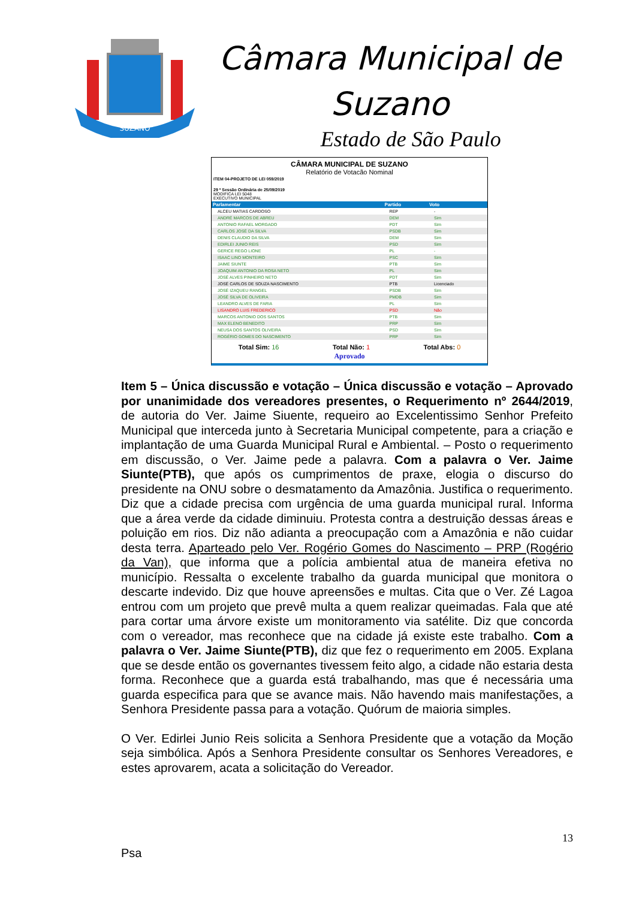SUZANO
Câmara Municipal de
Suzano
Estado de São Paulo
CÂMARA MUNICIPAL DE SUZANO
Relatório de Votacão Nominal
ITEM 04-PROJETO DE LEI 059/2019
29 ª Sessão Ordinária de 25/09/2019
MODIFICA LEI 5048
EXECUTIVO MUNICIPAL
| Parlamentar | Partido | Voto |
| --- | --- | --- |
| ALCEU MATIAS CARDOSO | REP | - |
| ANDRÉ MARCOS DE ABREU | DEM | Sim |
| ANTONIO RAFAEL MORGADO | PDT | Sim |
| CARLOS JOSÉ DA SILVA | PSDB | Sim |
| DENIS CLAUDIO DA SILVA | DEM | Sim |
| EDIRLEI JUNIO REIS | PSD | Sim |
| GERICE REGO LIONE | PL | - |
| ISAAC LINO MONTEIRO | PSC | Sim |
| JAIME SIUNTE | PTB | Sim |
| JOAQUIM ANTONIO DA ROSA NETO | PL | Sim |
| JOSÉ ALVES PINHEIRO NETO | PDT | Sim |
| JOSÉ CARLOS DE SOUZA NASCIMENTO | PTB | Licenciado |
| JOSÉ IZAQUEU RANGEL | PSDB | Sim |
| JOSÉ SILVA DE OLIVEIRA | PMDB | Sim |
| LEANDRO ALVES DE FARIA | PL | Sim |
| LISANDRO LUIS FREDERICO | PSD | Não |
| MARCOS ANTONIO DOS SANTOS | PTB | Sim |
| MAX ELENO BENEDITO | PRP | Sim |
| NEUSA DOS SANTOS OLIVEIRA | PSD | Sim |
| ROGÉRIO GOMES DO NASCIMENTO | PRP | Sim |
Total Sim: 16 Total Não: 1 Total Abs: 0
Aprovado
Item 5 – Única discussão e votação – Única discussão e votação – Aprovado por unanimidade dos vereadores presentes, o Requerimento nº 2644/2019, de autoria do Ver. Jaime Siuente, requeiro ao Excelentissimo Senhor Prefeito Municipal que interceda junto à Secretaria Municipal competente, para a criação e implantação de uma Guarda Municipal Rural e Ambiental. – Posto o requerimento em discussão, o Ver. Jaime pede a palavra. Com a palavra o Ver. Jaime Siunte(PTB), que após os cumprimentos de praxe, elogia o discurso do presidente na ONU sobre o desmatamento da Amazônia. Justifica o requerimento. Diz que a cidade precisa com urgência de uma guarda municipal rural. Informa que a área verde da cidade diminuiu. Protesta contra a destruição dessas áreas e poluição em rios. Diz não adianta a preocupação com a Amazônia e não cuidar desta terra. Aparteado pelo Ver. Rogério Gomes do Nascimento – PRP (Rogério da Van), que informa que a polícia ambiental atua de maneira efetiva no município. Ressalta o excelente trabalho da guarda municipal que monitora o descarte indevido. Diz que houve apreensões e multas. Cita que o Ver. Zé Lagoa entrou com um projeto que prevê multa a quem realizar queimadas. Fala que até para cortar uma árvore existe um monitoramento via satélite. Diz que concorda com o vereador, mas reconhece que na cidade já existe este trabalho. Com a palavra o Ver. Jaime Siunte(PTB), diz que fez o requerimento em 2005. Explana que se desde então os governantes tivessem feito algo, a cidade não estaria desta forma. Reconhece que a guarda está trabalhando, mas que é necessária uma guarda especifica para que se avance mais. Não havendo mais manifestações, a Senhora Presidente passa para a votação. Quórum de maioria simples.
O Ver. Edirlei Junio Reis solicita a Senhora Presidente que a votação da Moção seja simbólica. Após a Senhora Presidente consultar os Senhores Vereadores, e estes aprovarem, acata a solicitação do Vereador.
13
Psa